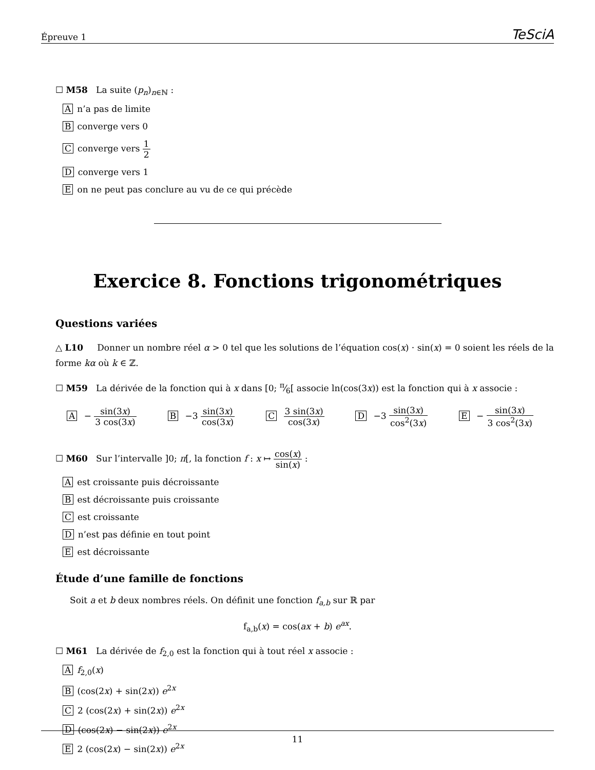Épreuve 1 TeSciA
☐ M58 La suite (p<sub>n</sub>)<sub>n∈ℕ</sub> :
An’a pas de limite
Bconverge vers 0
Cconverge vers 1 2
Dconverge vers 1
Eon ne peut pas conclure au vu de ce qui précède
Exercice 8. Fonctions trigonométriques
Questions variées
△ L10 Donner un nombre réel α > 0 tel que les solutions de l’équation cos(x) · sin(x) = 0 soient les réels de la forme kα où k ∈ ℤ.
☐ M59 La dérivée de la fonction qui à x dans [0; π⁄6[ associe ln(cos(3x)) est la fonction qui à x associe :
A − sin(3x) 3 cos(3x) B −3 sin(3x) cos(3x) C 3 sin(3x) cos(3x) D −3 sin(3x) cos<sup>2</sup>(3x) E − sin(3x) 3 cos<sup>2</sup>(3x)
☐ M60 Sur l’intervalle ]0; π[, la fonction f : x ↦ cos(x) sin(x) :
Aest croissante puis décroissante
Best décroissante puis croissante
Cest croissante
Dn’est pas définie en tout point
Eest décroissante
Étude d’une famille de fonctions
Soit a et b deux nombres réels. On définit une fonction f<sub>a,b</sub> sur ℝ par
f<sub>a,b</sub>(x) = cos(ax + b) e<sup>ax</sup>.
☐ M61 La dérivée de f<sub>2,0</sub> est la fonction qui à tout réel x associe :
Af<sub>2,0</sub>(x)
B (cos(2x) + sin(2x)) e<sup>2x</sup>
C 2 (cos(2x) + sin(2x)) e<sup>2x</sup>
D (cos(2x) − sin(2x)) e<sup>2x</sup>
E 2 (cos(2x) − sin(2x)) e<sup>2x</sup>
11